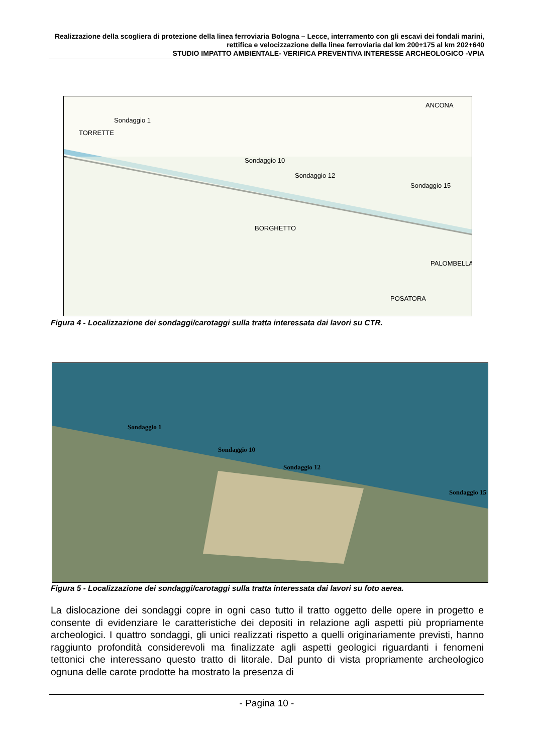Realizzazione della scogliera di protezione della linea ferroviaria Bologna – Lecce, interramento con gli escavi dei fondali marini, rettifica e velocizzazione della linea ferroviaria dal km 200+175 al km 202+640
STUDIO IMPATTO AMBIENTALE- VERIFICA PREVENTIVA INTERESSE ARCHEOLOGICO -VPIA
ANCONA
TORRETTE
BORGHETTO
PALOMBELLA
POSATORA
Sondaggio 1
Sondaggio 10
Sondaggio 12
Sondaggio 15
Figura 4 - Localizzazione dei sondaggi/carotaggi sulla tratta interessata dai lavori su CTR.
Sondaggio 1
Sondaggio 10
Sondaggio 12
Sondaggio 15
Figura 5 - Localizzazione dei sondaggi/carotaggi sulla tratta interessata dai lavori su foto aerea.
La dislocazione dei sondaggi copre in ogni caso tutto il tratto oggetto delle opere in progetto e consente di evidenziare le caratteristiche dei depositi in relazione agli aspetti più propriamente archeologici. I quattro sondaggi, gli unici realizzati rispetto a quelli originariamente previsti, hanno raggiunto profondità considerevoli ma finalizzate agli aspetti geologici riguardanti i fenomeni tettonici che interessano questo tratto di litorale. Dal punto di vista propriamente archeologico ognuna delle carote prodotte ha mostrato la presenza di
- Pagina 10 -